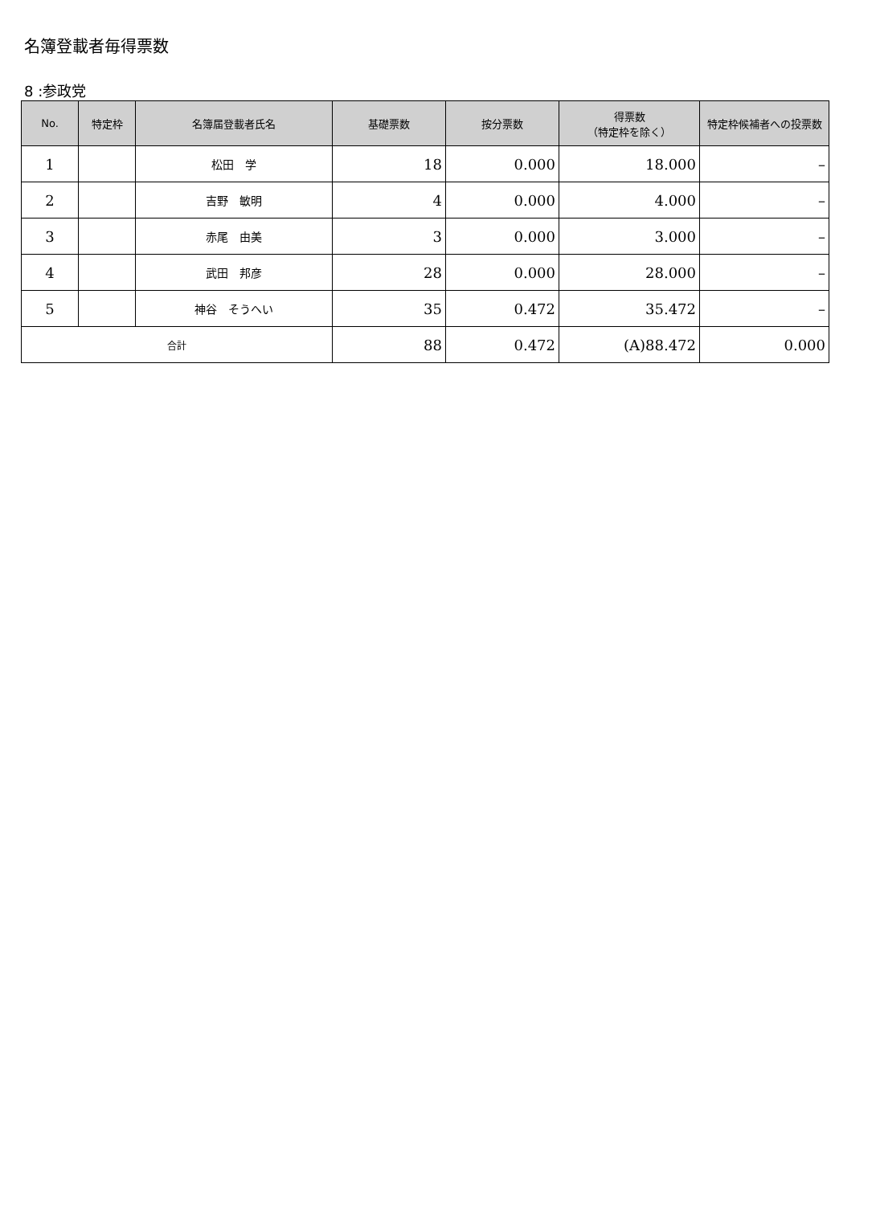名簿登載者毎得票数
8 :参政党
| No. | 特定枠 | 名簿届登載者氏名 | 基礎票数 | 按分票数 | 得票数 （特定枠を除く） | 特定枠候補者への投票数 |
| --- | --- | --- | --- | --- | --- | --- |
| 1 | | 松田 学 | 18 | 0.000 | 18.000 | – |
| 2 | | 吉野 敏明 | 4 | 0.000 | 4.000 | – |
| 3 | | 赤尾 由美 | 3 | 0.000 | 3.000 | – |
| 4 | | 武田 邦彦 | 28 | 0.000 | 28.000 | – |
| 5 | | 神谷 そうへい | 35 | 0.472 | 35.472 | – |
| 合計 | | | 88 | 0.472 | (A)88.472 | 0.000 |